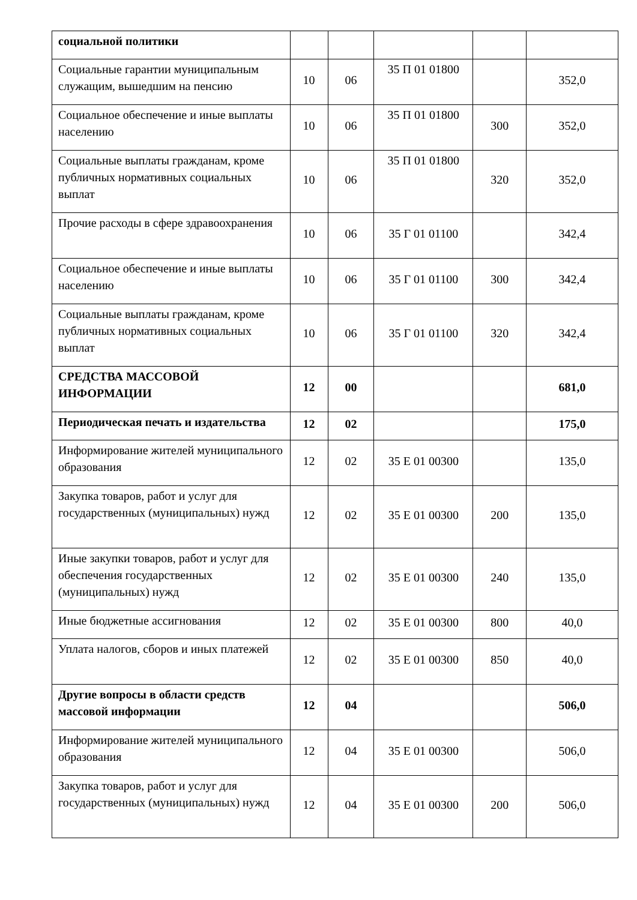| социальной политики | | | | | |
| Социальные гарантии муниципальным служащим, вышедшим на пенсию | 10 | 06 | 35 П 01 01800 | | 352,0 |
| Социальное обеспечение и иные выплаты населению | 10 | 06 | 35 П 01 01800 | 300 | 352,0 |
| Социальные выплаты гражданам, кроме публичных нормативных социальных выплат | 10 | 06 | 35 П 01 01800 | 320 | 352,0 |
| Прочие расходы в сфере здравоохранения | 10 | 06 | 35 Г 01 01100 | | 342,4 |
| Социальное обеспечение и иные выплаты населению | 10 | 06 | 35 Г 01 01100 | 300 | 342,4 |
| Социальные выплаты гражданам, кроме публичных нормативных социальных выплат | 10 | 06 | 35 Г 01 01100 | 320 | 342,4 |
| СРЕДСТВА МАССОВОЙ ИНФОРМАЦИИ | 12 | 00 | | | 681,0 |
| Периодическая печать и издательства | 12 | 02 | | | 175,0 |
| Информирование жителей муниципального образования | 12 | 02 | 35 Е 01 00300 | | 135,0 |
| Закупка товаров, работ и услуг для государственных (муниципальных) нужд | 12 | 02 | 35 Е 01 00300 | 200 | 135,0 |
| Иные закупки товаров, работ и услуг для обеспечения государственных (муниципальных) нужд | 12 | 02 | 35 Е 01 00300 | 240 | 135,0 |
| Иные бюджетные ассигнования | 12 | 02 | 35 Е 01 00300 | 800 | 40,0 |
| Уплата налогов, сборов и иных платежей | 12 | 02 | 35 Е 01 00300 | 850 | 40,0 |
| Другие вопросы в области средств массовой информации | 12 | 04 | | | 506,0 |
| Информирование жителей муниципального образования | 12 | 04 | 35 Е 01 00300 | | 506,0 |
| Закупка товаров, работ и услуг для государственных (муниципальных) нужд | 12 | 04 | 35 Е 01 00300 | 200 | 506,0 |